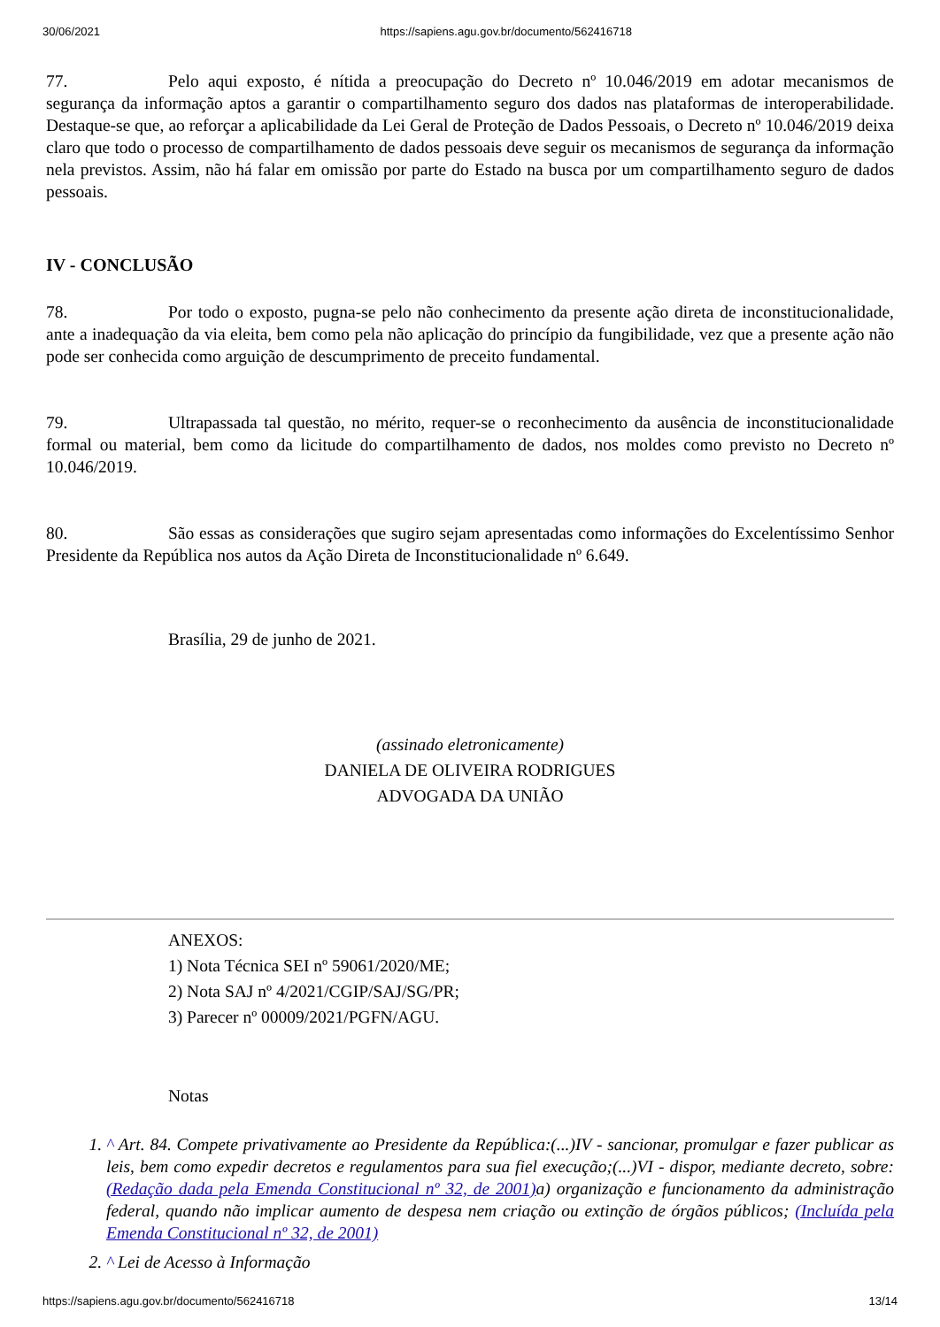30/06/2021 https://sapiens.agu.gov.br/documento/562416718
77. Pelo aqui exposto, é nítida a preocupação do Decreto nº 10.046/2019 em adotar mecanismos de segurança da informação aptos a garantir o compartilhamento seguro dos dados nas plataformas de interoperabilidade. Destaque-se que, ao reforçar a aplicabilidade da Lei Geral de Proteção de Dados Pessoais, o Decreto nº 10.046/2019 deixa claro que todo o processo de compartilhamento de dados pessoais deve seguir os mecanismos de segurança da informação nela previstos. Assim, não há falar em omissão por parte do Estado na busca por um compartilhamento seguro de dados pessoais.
IV - CONCLUSÃO
78. Por todo o exposto, pugna-se pelo não conhecimento da presente ação direta de inconstitucionalidade, ante a inadequação da via eleita, bem como pela não aplicação do princípio da fungibilidade, vez que a presente ação não pode ser conhecida como arguição de descumprimento de preceito fundamental.
79. Ultrapassada tal questão, no mérito, requer-se o reconhecimento da ausência de inconstitucionalidade formal ou material, bem como da licitude do compartilhamento de dados, nos moldes como previsto no Decreto nº 10.046/2019.
80. São essas as considerações que sugiro sejam apresentadas como informações do Excelentíssimo Senhor Presidente da República nos autos da Ação Direta de Inconstitucionalidade nº 6.649.
Brasília, 29 de junho de 2021.
(assinado eletronicamente)
DANIELA DE OLIVEIRA RODRIGUES
ADVOGADA DA UNIÃO
ANEXOS:
1) Nota Técnica SEI nº 59061/2020/ME;
2) Nota SAJ nº 4/2021/CGIP/SAJ/SG/PR;
3) Parecer nº 00009/2021/PGFN/AGU.
Notas
1. ^ Art. 84. Compete privativamente ao Presidente da República:(...)IV - sancionar, promulgar e fazer publicar as leis, bem como expedir decretos e regulamentos para sua fiel execução;(...)VI - dispor, mediante decreto, sobre: (Redação dada pela Emenda Constitucional nº 32, de 2001) a) organização e funcionamento da administração federal, quando não implicar aumento de despesa nem criação ou extinção de órgãos públicos; (Incluída pela Emenda Constitucional nº 32, de 2001)
2. ^ Lei de Acesso à Informação
https://sapiens.agu.gov.br/documento/562416718 13/14